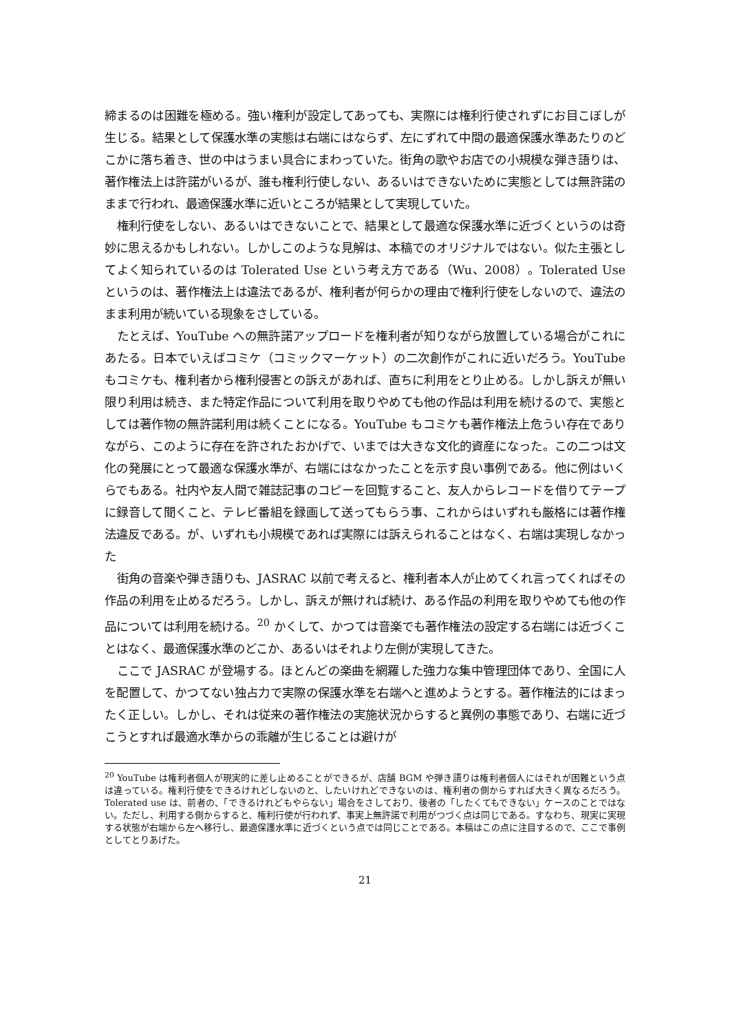締まるのは困難を極める。強い権利が設定してあっても、実際には権利行使されずにお目こぼしが生じる。結果として保護水準の実態は右端にはならず、左にずれて中間の最適保護水準あたりのどこかに落ち着き、世の中はうまい具合にまわっていた。街角の歌やお店での小規模な弾き語りは、著作権法上は許諾がいるが、誰も権利行使しない、あるいはできないために実態としては無許諾のままで行われ、最適保護水準に近いところが結果として実現していた。
権利行使をしない、あるいはできないことで、結果として最適な保護水準に近づくというのは奇妙に思えるかもしれない。しかしこのような見解は、本稿でのオリジナルではない。似た主張としてよく知られているのは Tolerated Use という考え方である（Wu、2008）。Tolerated Use というのは、著作権法上は違法であるが、権利者が何らかの理由で権利行使をしないので、違法のまま利用が続いている現象をさしている。
たとえば、YouTube への無許諾アップロードを権利者が知りながら放置している場合がこれにあたる。日本でいえばコミケ（コミックマーケット）の二次創作がこれに近いだろう。YouTube もコミケも、権利者から権利侵害との訴えがあれば、直ちに利用をとり止める。しかし訴えが無い限り利用は続き、また特定作品について利用を取りやめても他の作品は利用を続けるので、実態としては著作物の無許諾利用は続くことになる。YouTube もコミケも著作権法上危うい存在でありながら、このように存在を許されたおかげで、いまでは大きな文化的資産になった。この二つは文化の発展にとって最適な保護水準が、右端にはなかったことを示す良い事例である。他に例はいくらでもある。社内や友人間で雑誌記事のコピーを回覧すること、友人からレコードを借りてテープに録音して聞くこと、テレビ番組を録画して送ってもらう事、これからはいずれも厳格には著作権法違反である。が、いずれも小規模であれば実際には訴えられることはなく、右端は実現しなかった
街角の音楽や弾き語りも、JASRAC 以前で考えると、権利者本人が止めてくれ言ってくればその作品の利用を止めるだろう。しかし、訴えが無ければ続け、ある作品の利用を取りやめても他の作品については利用を続ける。<sup>20</sup> かくして、かつては音楽でも著作権法の設定する右端には近づくことはなく、最適保護水準のどこか、あるいはそれより左側が実現してきた。
ここで JASRAC が登場する。ほとんどの楽曲を網羅した強力な集中管理団体であり、全国に人を配置して、かつてない独占力で実際の保護水準を右端へと進めようとする。著作権法的にはまったく正しい。しかし、それは従来の著作権法の実施状況からすると異例の事態であり、右端に近づこうとすれば最適水準からの乖離が生じることは避けが
<sup>20</sup> YouTube は権利者個人が現実的に差し止めることができるが、店舗 BGM や弾き語りは権利者個人にはそれが困難という点は違っている。権利行使をできるけれどしないのと、したいけれどできないのは、権利者の側からすれば大きく異なるだろう。Tolerated use は、前者の、「できるけれどもやらない」場合をさしており、後者の「したくてもできない」ケースのことではない。ただし、利用する側からすると、権利行使が行われず、事実上無許諾で利用がつづく点は同じである。すなわち、現実に実現する状態が右端から左へ移行し、最適保護水準に近づくという点では同じことである。本稿はこの点に注目するので、ここで事例としてとりあげた。
21